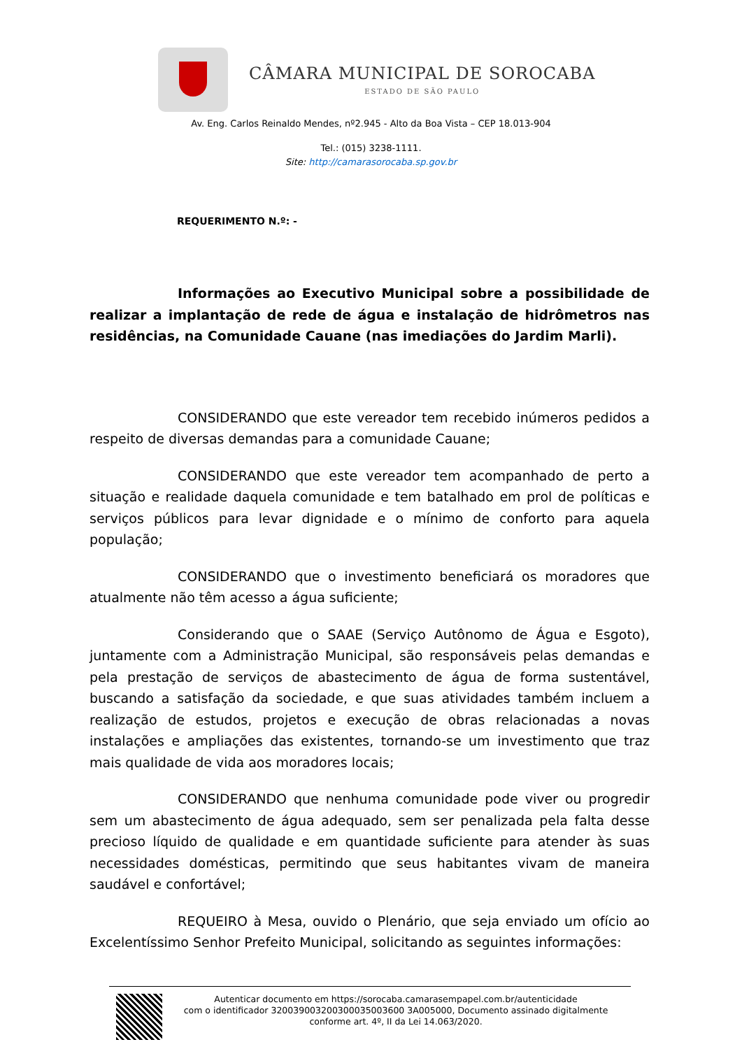CÂMARA MUNICIPAL DE SOROCABA
ESTADO DE SÃO PAULO
Av. Eng. Carlos Reinaldo Mendes, nº2.945 - Alto da Boa Vista – CEP 18.013-904
Tel.: (015) 3238-1111.
Site: http://camarasorocaba.sp.gov.br
REQUERIMENTO N.º: -
Informações ao Executivo Municipal sobre a possibilidade de realizar a implantação de rede de água e instalação de hidrômetros nas residências, na Comunidade Cauane (nas imediações do Jardim Marli).
CONSIDERANDO que este vereador tem recebido inúmeros pedidos a respeito de diversas demandas para a comunidade Cauane;
CONSIDERANDO que este vereador tem acompanhado de perto a situação e realidade daquela comunidade e tem batalhado em prol de políticas e serviços públicos para levar dignidade e o mínimo de conforto para aquela população;
CONSIDERANDO que o investimento beneficiará os moradores que atualmente não têm acesso a água suficiente;
Considerando que o SAAE (Serviço Autônomo de Água e Esgoto), juntamente com a Administração Municipal, são responsáveis pelas demandas e pela prestação de serviços de abastecimento de água de forma sustentável, buscando a satisfação da sociedade, e que suas atividades também incluem a realização de estudos, projetos e execução de obras relacionadas a novas instalações e ampliações das existentes, tornando-se um investimento que traz mais qualidade de vida aos moradores locais;
CONSIDERANDO que nenhuma comunidade pode viver ou progredir sem um abastecimento de água adequado, sem ser penalizada pela falta desse precioso líquido de qualidade e em quantidade suficiente para atender às suas necessidades domésticas, permitindo que seus habitantes vivam de maneira saudável e confortável;
REQUEIRO à Mesa, ouvido o Plenário, que seja enviado um ofício ao Excelentíssimo Senhor Prefeito Municipal, solicitando as seguintes informações:
Autenticar documento em https://sorocaba.camarasempapel.com.br/autenticidade
com o identificador 320039003200300035003600 3A005000, Documento assinado digitalmente
conforme art. 4º, II da Lei 14.063/2020.